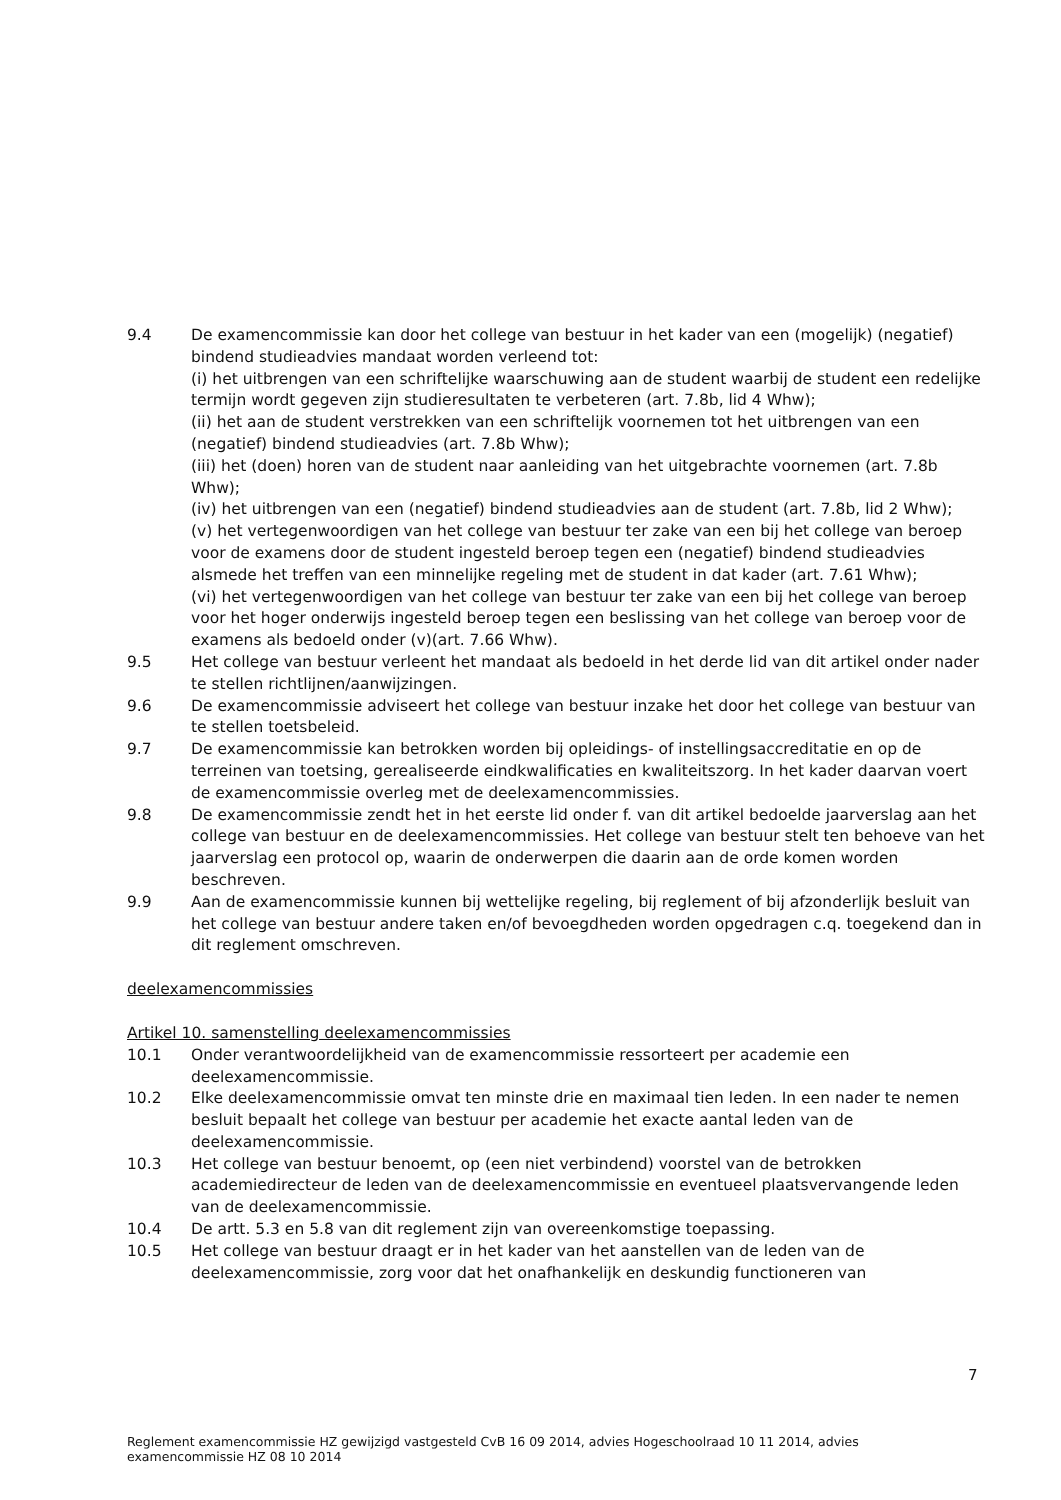9.4 De examencommissie kan door het college van bestuur in het kader van een (mogelijk) (negatief) bindend studieadvies mandaat worden verleend tot:
(i) het uitbrengen van een schriftelijke waarschuwing aan de student waarbij de student een redelijke termijn wordt gegeven zijn studieresultaten te verbeteren (art. 7.8b, lid 4 Whw);
(ii) het aan de student verstrekken van een schriftelijk voornemen tot het uitbrengen van een (negatief) bindend studieadvies (art. 7.8b Whw);
(iii) het (doen) horen van de student naar aanleiding van het uitgebrachte voornemen (art. 7.8b Whw);
(iv) het uitbrengen van een (negatief) bindend studieadvies aan de student (art. 7.8b, lid 2 Whw);
(v) het vertegenwoordigen van het college van bestuur ter zake van een bij het college van beroep voor de examens door de student ingesteld beroep tegen een (negatief) bindend studieadvies alsmede het treffen van een minnelijke regeling met de student in dat kader (art. 7.61 Whw);
(vi) het vertegenwoordigen van het college van bestuur ter zake van een bij het college van beroep voor het hoger onderwijs ingesteld beroep tegen een beslissing van het college van beroep voor de examens als bedoeld onder (v)(art. 7.66 Whw).
9.5 Het college van bestuur verleent het mandaat als bedoeld in het derde lid van dit artikel onder nader te stellen richtlijnen/aanwijzingen.
9.6 De examencommissie adviseert het college van bestuur inzake het door het college van bestuur van te stellen toetsbeleid.
9.7 De examencommissie kan betrokken worden bij opleidings- of instellingsaccreditatie en op de terreinen van toetsing, gerealiseerde eindkwalificaties en kwaliteitszorg. In het kader daarvan voert de examencommissie overleg met de deelexamencommissies.
9.8 De examencommissie zendt het in het eerste lid onder f. van dit artikel bedoelde jaarverslag aan het college van bestuur en de deelexamencommissies. Het college van bestuur stelt ten behoeve van het jaarverslag een protocol op, waarin de onderwerpen die daarin aan de orde komen worden beschreven.
9.9 Aan de examencommissie kunnen bij wettelijke regeling, bij reglement of bij afzonderlijk besluit van het college van bestuur andere taken en/of bevoegdheden worden opgedragen c.q. toegekend dan in dit reglement omschreven.
deelexamencommissies
Artikel 10. samenstelling deelexamencommissies
10.1 Onder verantwoordelijkheid van de examencommissie ressorteert per academie een deelexamencommissie.
10.2 Elke deelexamencommissie omvat ten minste drie en maximaal tien leden. In een nader te nemen besluit bepaalt het college van bestuur per academie het exacte aantal leden van de deelexamencommissie.
10.3 Het college van bestuur benoemt, op (een niet verbindend) voorstel van de betrokken academiedirecteur de leden van de deelexamencommissie en eventueel plaatsvervangende leden van de deelexamencommissie.
10.4 De artt. 5.3 en 5.8 van dit reglement zijn van overeenkomstige toepassing.
10.5 Het college van bestuur draagt er in het kader van het aanstellen van de leden van de deelexamencommissie, zorg voor dat het onafhankelijk en deskundig functioneren van
7
Reglement examencommissie HZ gewijzigd vastgesteld CvB 16 09 2014, advies Hogeschoolraad 10 11 2014, advies examencommissie HZ 08 10 2014